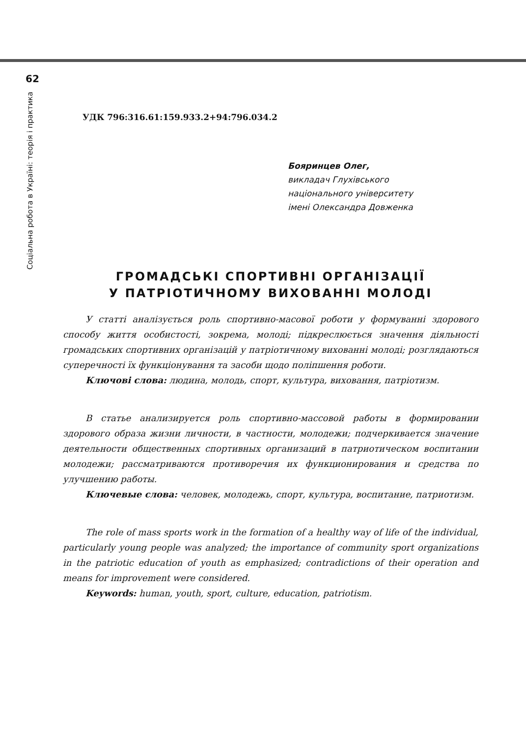62
Соціальна робота в Україні: теорія і практика
УДК 796:316.61:159.933.2+94:796.034.2
Бояринцев Олег,
викладач Глухівського
національного університету
імені Олександра Довженка
ГРОМАДСЬКІ СПОРТИВНІ ОРГАНІЗАЦІЇ
У ПАТРІОТИЧНОМУ ВИХОВАННІ МОЛОДІ
У статті аналізується роль спортивно-масової роботи у формуванні здорового способу життя особистості, зокрема, молоді; підкреслюється значення діяльності громадських спортивних організацій у патріотичному вихованні молоді; розглядаються суперечності їх функціонування та засоби щодо поліпшення роботи.
Ключові слова: людина, молодь, спорт, культура, виховання, патріотизм.
В статье анализируется роль спортивно-массовой работы в формировании здорового образа жизни личности, в частности, молодежи; подчеркивается значение деятельности общественных спортивных организаций в патриотическом воспитании молодежи; рассматриваются противоречия их функционирования и средства по улучшению работы.
Ключевые слова: человек, молодежь, спорт, культура, воспитание, патриотизм.
The role of mass sports work in the formation of a healthy way of life of the individual, particularly young people was analyzed; the importance of community sport organizations in the patriotic education of youth as emphasized; contradictions of their operation and means for improvement were considered.
Keywords: human, youth, sport, culture, education, patriotism.